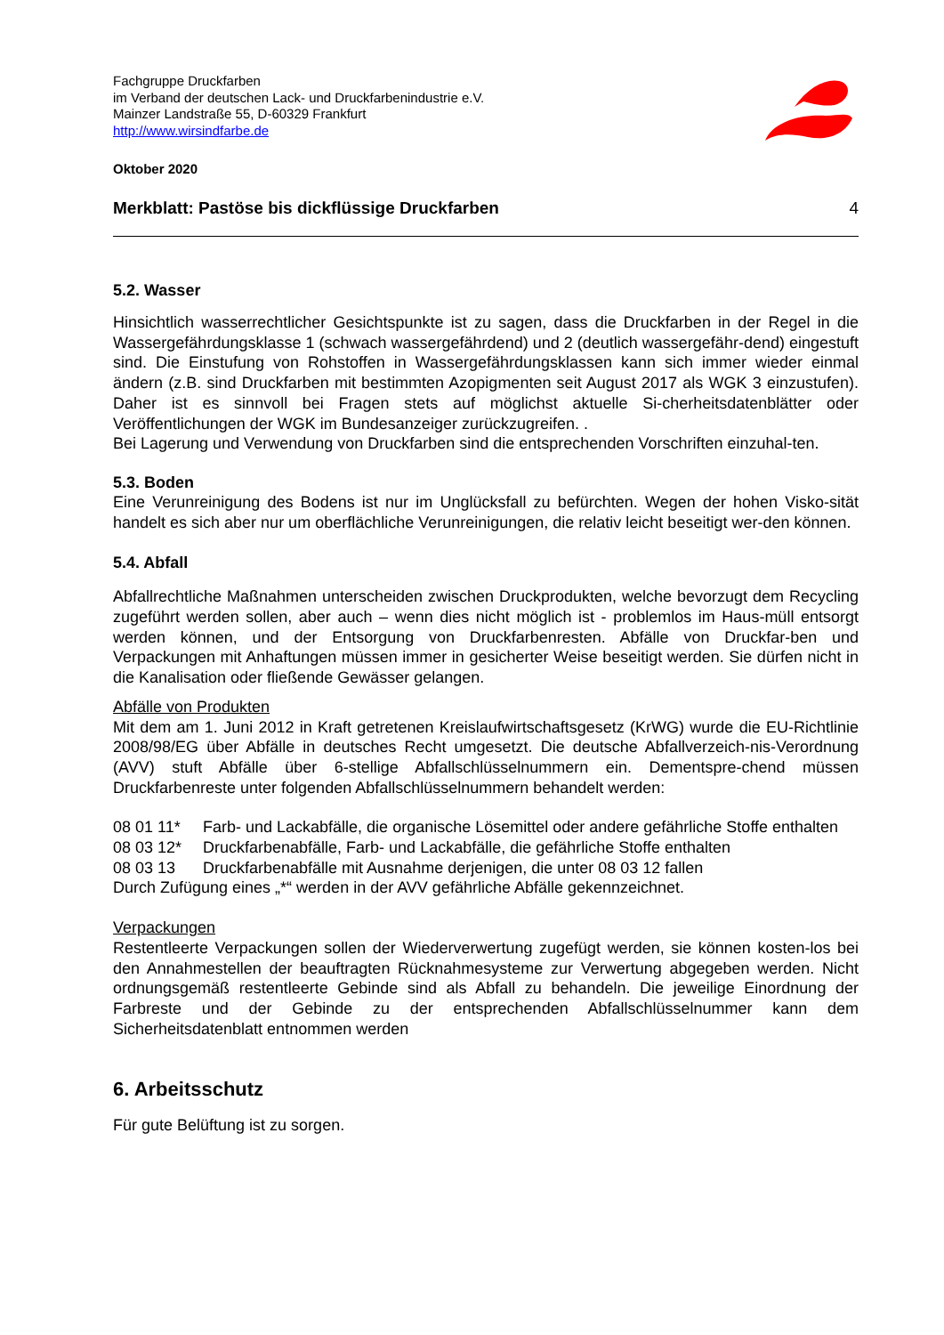Fachgruppe Druckfarben
im Verband der deutschen Lack- und Druckfarbenindustrie e.V.
Mainzer Landstraße 55, D-60329 Frankfurt
http://www.wirsindfarbe.de
Oktober 2020
Merkblatt: Pastöse bis dickflüssige Druckfarben 4
5.2. Wasser
Hinsichtlich wasserrechtlicher Gesichtspunkte ist zu sagen, dass die Druckfarben in der Regel in die Wassergefährdungsklasse 1 (schwach wassergefährdend) und 2 (deutlich wassergefähr-dend) eingestuft sind. Die Einstufung von Rohstoffen in Wassergefährdungsklassen kann sich immer wieder einmal ändern (z.B. sind Druckfarben mit bestimmten Azopigmenten seit August 2017 als WGK 3 einzustufen). Daher ist es sinnvoll bei Fragen stets auf möglichst aktuelle Si-cherheitsdatenblätter oder Veröffentlichungen der WGK im Bundesanzeiger zurückzugreifen. .
Bei Lagerung und Verwendung von Druckfarben sind die entsprechenden Vorschriften einzuhal-ten.
5.3. Boden
Eine Verunreinigung des Bodens ist nur im Unglücksfall zu befürchten. Wegen der hohen Visko-sität handelt es sich aber nur um oberflächliche Verunreinigungen, die relativ leicht beseitigt wer-den können.
5.4. Abfall
Abfallrechtliche Maßnahmen unterscheiden zwischen Druckprodukten, welche bevorzugt dem Recycling zugeführt werden sollen, aber auch – wenn dies nicht möglich ist - problemlos im Haus-müll entsorgt werden können, und der Entsorgung von Druckfarbenresten. Abfälle von Druckfar-ben und Verpackungen mit Anhaftungen müssen immer in gesicherter Weise beseitigt werden. Sie dürfen nicht in die Kanalisation oder fließende Gewässer gelangen.
Abfälle von Produkten
Mit dem am 1. Juni 2012 in Kraft getretenen Kreislaufwirtschaftsgesetz (KrWG) wurde die EU-Richtlinie 2008/98/EG über Abfälle in deutsches Recht umgesetzt. Die deutsche Abfallverzeich-nis-Verordnung (AVV) stuft Abfälle über 6-stellige Abfallschlüsselnummern ein. Dementspre-chend müssen Druckfarbenreste unter folgenden Abfallschlüsselnummern behandelt werden:
| 08 01 11* | Farb- und Lackabfälle, die organische Lösemittel oder andere gefährliche Stoffe enthalten |
| 08 03 12* | Druckfarbenabfälle, Farb- und Lackabfälle, die gefährliche Stoffe enthalten |
| 08 03 13 | Druckfarbenabfälle mit Ausnahme derjenigen, die unter 08 03 12 fallen |
Durch Zufügung eines „*“ werden in der AVV gefährliche Abfälle gekennzeichnet.
Verpackungen
Restentleerte Verpackungen sollen der Wiederverwertung zugefügt werden, sie können kosten-los bei den Annahmestellen der beauftragten Rücknahmesysteme zur Verwertung abgegeben werden. Nicht ordnungsgemäß restentleerte Gebinde sind als Abfall zu behandeln. Die jeweilige Einordnung der Farbreste und der Gebinde zu der entsprechenden Abfallschlüsselnummer kann dem Sicherheitsdatenblatt entnommen werden
6. Arbeitsschutz
Für gute Belüftung ist zu sorgen.